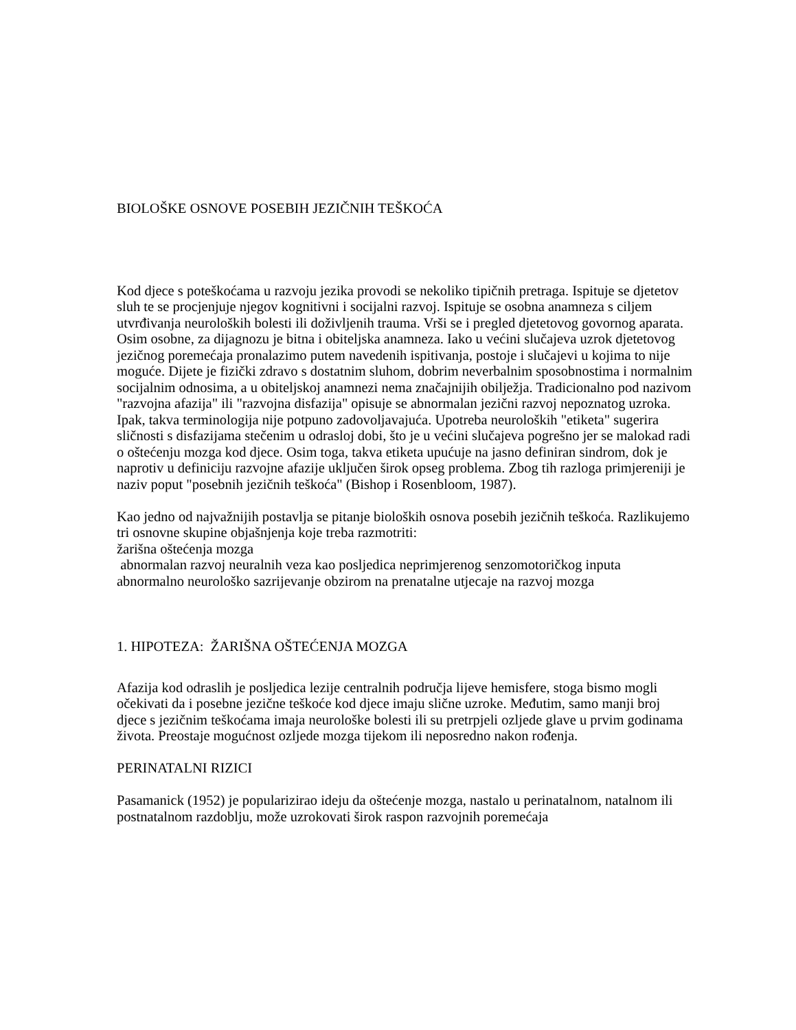BIOLOŠKE OSNOVE POSEBIH JEZIČNIH TEŠKOĆA
Kod djece s poteškoćama u razvoju jezika provodi se nekoliko tipičnih pretraga. Ispituje se djetetov sluh te se procjenjuje njegov kognitivni i socijalni razvoj. Ispituje se osobna anamneza s ciljem utvrđivanja neuroloških bolesti ili doživljenih trauma. Vrši se i pregled djetetovog govornog aparata. Osim osobne, za dijagnozu je bitna i obiteljska anamneza. Iako u većini slučajeva uzrok djetetovog jezičnog poremećaja pronalazimo putem navedenih ispitivanja, postoje i slučajevi u kojima to nije moguće. Dijete je fizički zdravo s dostatnim sluhom, dobrim neverbalnim sposobnostima i normalnim socijalnim odnosima, a u obiteljskoj anamnezi nema značajnijih obilježja. Tradicionalno pod nazivom "razvojna afazija" ili "razvojna disfazija" opisuje se abnormalan jezični razvoj nepoznatog uzroka. Ipak, takva terminologija nije potpuno zadovoljavajuća. Upotreba neuroloških "etiketa" sugerira sličnosti s disfazijama stečenim u odrasloj dobi, što je u većini slučajeva pogrešno jer se malokad radi o oštećenju mozga kod djece. Osim toga, takva etiketa upućuje na jasno definiran sindrom, dok je naprotiv u definiciju razvojne afazije uključen širok opseg problema. Zbog tih razloga primjereniji je naziv poput "posebnih jezičnih teškoća" (Bishop i Rosenbloom, 1987).
Kao jedno od najvažnijih postavlja se pitanje bioloških osnova posebih jezičnih teškoća. Razlikujemo tri osnovne skupine objašnjenja koje treba razmotriti:
žarišna oštećenja mozga
abnormalan razvoj neuralnih veza kao posljedica neprimjerenog senzomotoričkog inputa
abnormalno neurološko sazrijevanje obzirom na prenatalne utjecaje na razvoj mozga
1. HIPOTEZA: ŽARIŠNA OŠTEĆENJA MOZGA
Afazija kod odraslih je posljedica lezije centralnih područja lijeve hemisfere, stoga bismo mogli očekivati da i posebne jezične teškoće kod djece imaju slične uzroke. Međutim, samo manji broj djece s jezičnim teškoćama imaja neurološke bolesti ili su pretrpjeli ozljede glave u prvim godinama života. Preostaje mogućnost ozljede mozga tijekom ili neposredno nakon rođenja.
PERINATALNI RIZICI
Pasamanick (1952) je popularizirao ideju da oštećenje mozga, nastalo u perinatalnom, natalnom ili postnatalnom razdoblju, može uzrokovati širok raspon razvojnih poremećaja